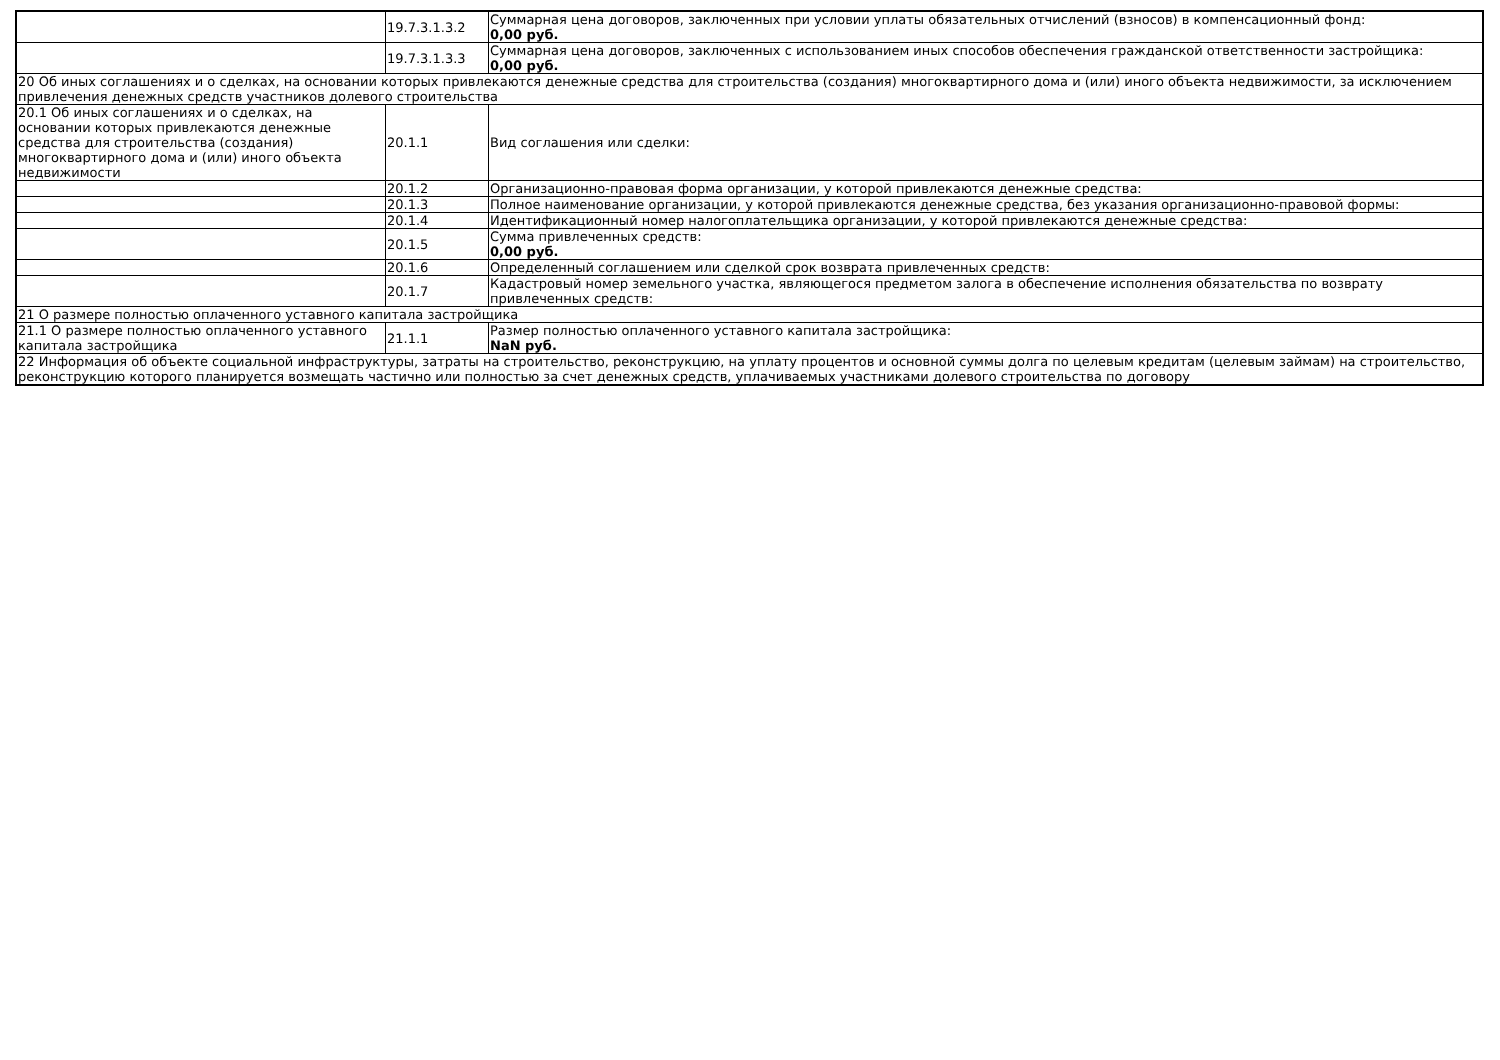| | 19.7.3.1.3.2 | Суммарная цена договоров, заключенных при условии уплаты обязательных отчислений (взносов) в компенсационный фонд: 0,00 руб. |
| | 19.7.3.1.3.3 | Суммарная цена договоров, заключенных с использованием иных способов обеспечения гражданской ответственности застройщика: 0,00 руб. |
| 20 Об иных соглашениях и о сделках, на основании которых привлекаются денежные средства для строительства (создания) многоквартирного дома и (или) иного объекта недвижимости, за исключением привлечения денежных средств участников долевого строительства | | |
| 20.1 Об иных соглашениях и о сделках, на основании которых привлекаются денежные средства для строительства (создания) многоквартирного дома и (или) иного объекта недвижимости | 20.1.1 | Вид соглашения или сделки: |
| | 20.1.2 | Организационно-правовая форма организации, у которой привлекаются денежные средства: |
| | 20.1.3 | Полное наименование организации, у которой привлекаются денежные средства, без указания организационно-правовой формы: |
| | 20.1.4 | Идентификационный номер налогоплательщика организации, у которой привлекаются денежные средства: |
| | 20.1.5 | Сумма привлеченных средств: 0,00 руб. |
| | 20.1.6 | Определенный соглашением или сделкой срок возврата привлеченных средств: |
| | 20.1.7 | Кадастровый номер земельного участка, являющегося предметом залога в обеспечение исполнения обязательства по возврату привлеченных средств: |
| 21 О размере полностью оплаченного уставного капитала застройщика | | |
| 21.1 О размере полностью оплаченного уставного капитала застройщика | 21.1.1 | Размер полностью оплаченного уставного капитала застройщика: NaN руб. |
| 22 Информация об объекте социальной инфраструктуры, затраты на строительство, реконструкцию, на уплату процентов и основной суммы долга по целевым кредитам (целевым займам) на строительство, реконструкцию которого планируется возмещать частично или полностью за счет денежных средств, уплачиваемых участниками долевого строительства по договору | | |